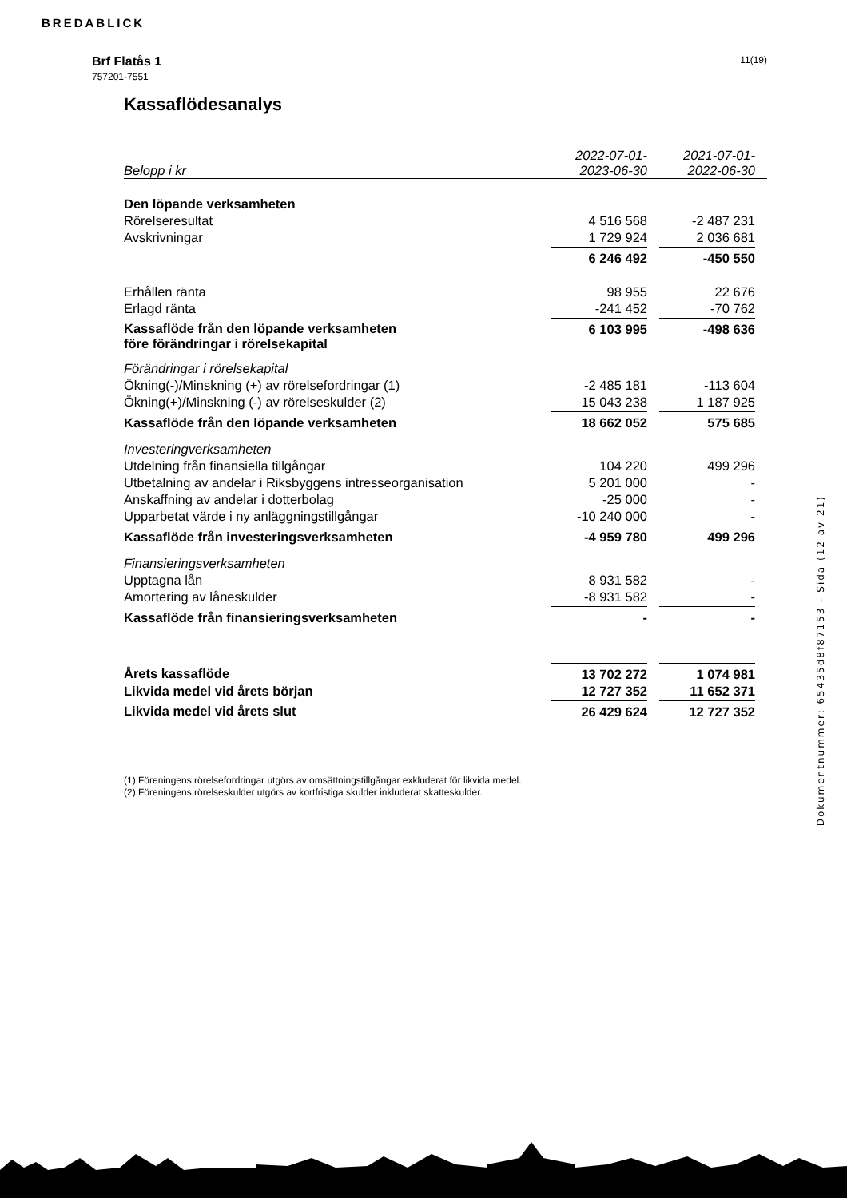BREDABLICK
Brf Flatås 1
757201-7551
11(19)
Kassaflödesanalys
| Belopp i kr | 2022-07-01- 2023-06-30 | | 2021-07-01- 2022-06-30 | |
| Den löpande verksamheten | | | | |
| Rörelseresultat | 4 516 568 | | -2 487 231 | |
| Avskrivningar | 1 729 924 | | 2 036 681 | |
| | 6 246 492 | | -450 550 | |
| Erhållen ränta | 98 955 | | 22 676 | |
| Erlagd ränta | -241 452 | | -70 762 | |
| Kassaflöde från den löpande verksamheten före förändringar i rörelsekapital | 6 103 995 | | -498 636 | |
| Förändringar i rörelsekapital | | | | |
| Ökning(-)/Minskning (+) av rörelsefordringar (1) | -2 485 181 | | -113 604 | |
| Ökning(+)/Minskning (-) av rörelseskulder (2) | 15 043 238 | | 1 187 925 | |
| Kassaflöde från den löpande verksamheten | 18 662 052 | | 575 685 | |
| Investeringverksamheten | | | | |
| Utdelning från finansiella tillgångar | 104 220 | | 499 296 | |
| Utbetalning av andelar i Riksbyggens intresseorganisation | 5 201 000 | | - | |
| Anskaffning av andelar i dotterbolag | -25 000 | | - | |
| Upparbetat värde i ny anläggningstillgångar | -10 240 000 | | - | |
| Kassaflöde från investeringsverksamheten | -4 959 780 | | 499 296 | |
| Finansieringsverksamheten | | | | |
| Upptagna lån | 8 931 582 | | - | |
| Amortering av låneskulder | -8 931 582 | | - | |
| Kassaflöde från finansieringsverksamheten | - | | - | |
| Årets kassaflöde | 13 702 272 | | 1 074 981 | |
| Likvida medel vid årets början | 12 727 352 | | 11 652 371 | |
| Likvida medel vid årets slut | 26 429 624 | | 12 727 352 | |
(1) Föreningens rörelsefordringar utgörs av omsättningstillgångar exkluderat för likvida medel.
(2) Föreningens rörelseskulder utgörs av kortfristiga skulder inkluderat skatteskulder.
Dokumentnummer: 65435d8f87153 - Sida (12 av 21)